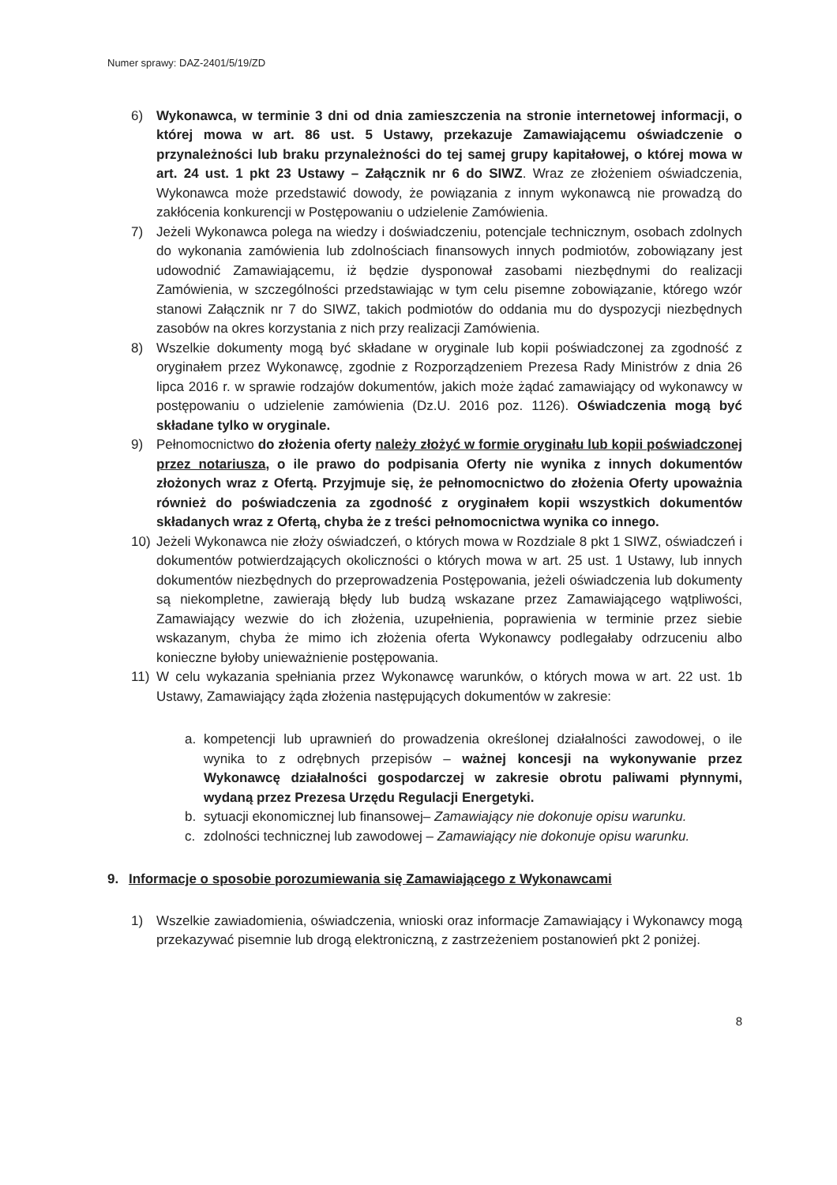Numer sprawy: DAZ-2401/5/19/ZD
6) Wykonawca, w terminie 3 dni od dnia zamieszczenia na stronie internetowej informacji, o której mowa w art. 86 ust. 5 Ustawy, przekazuje Zamawiającemu oświadczenie o przynależności lub braku przynależności do tej samej grupy kapitałowej, o której mowa w art. 24 ust. 1 pkt 23 Ustawy – Załącznik nr 6 do SIWZ. Wraz ze złożeniem oświadczenia, Wykonawca może przedstawić dowody, że powiązania z innym wykonawcą nie prowadzą do zakłócenia konkurencji w Postępowaniu o udzielenie Zamówienia.
7) Jeżeli Wykonawca polega na wiedzy i doświadczeniu, potencjale technicznym, osobach zdolnych do wykonania zamówienia lub zdolnościach finansowych innych podmiotów, zobowiązany jest udowodnić Zamawiającemu, iż będzie dysponował zasobami niezbędnymi do realizacji Zamówienia, w szczególności przedstawiając w tym celu pisemne zobowiązanie, którego wzór stanowi Załącznik nr 7 do SIWZ, takich podmiotów do oddania mu do dyspozycji niezbędnych zasobów na okres korzystania z nich przy realizacji Zamówienia.
8) Wszelkie dokumenty mogą być składane w oryginale lub kopii poświadczonej za zgodność z oryginałem przez Wykonawcę, zgodnie z Rozporządzeniem Prezesa Rady Ministrów z dnia 26 lipca 2016 r. w sprawie rodzajów dokumentów, jakich może żądać zamawiający od wykonawcy w postępowaniu o udzielenie zamówienia (Dz.U. 2016 poz. 1126). Oświadczenia mogą być składane tylko w oryginale.
9) Pełnomocnictwo do złożenia oferty należy złożyć w formie oryginału lub kopii poświadczonej przez notariusza, o ile prawo do podpisania Oferty nie wynika z innych dokumentów złożonych wraz z Ofertą. Przyjmuje się, że pełnomocnictwo do złożenia Oferty upoważnia również do poświadczenia za zgodność z oryginałem kopii wszystkich dokumentów składanych wraz z Ofertą, chyba że z treści pełnomocnictwa wynika co innego.
10) Jeżeli Wykonawca nie złoży oświadczeń, o których mowa w Rozdziale 8 pkt 1 SIWZ, oświadczeń i dokumentów potwierdzających okoliczności o których mowa w art. 25 ust. 1 Ustawy, lub innych dokumentów niezbędnych do przeprowadzenia Postępowania, jeżeli oświadczenia lub dokumenty są niekompletne, zawierają błędy lub budzą wskazane przez Zamawiającego wątpliwości, Zamawiający wezwie do ich złożenia, uzupełnienia, poprawienia w terminie przez siebie wskazanym, chyba że mimo ich złożenia oferta Wykonawcy podlegałaby odrzuceniu albo konieczne byłoby unieważnienie postępowania.
11) W celu wykazania spełniania przez Wykonawcę warunków, o których mowa w art. 22 ust. 1b Ustawy, Zamawiający żąda złożenia następujących dokumentów w zakresie:
a. kompetencji lub uprawnień do prowadzenia określonej działalności zawodowej, o ile wynika to z odrębnych przepisów – ważnej koncesji na wykonywanie przez Wykonawcę działalności gospodarczej w zakresie obrotu paliwami płynnymi, wydaną przez Prezesa Urzędu Regulacji Energetyki.
b. sytuacji ekonomicznej lub finansowej– Zamawiający nie dokonuje opisu warunku.
c. zdolności technicznej lub zawodowej – Zamawiający nie dokonuje opisu warunku.
9. Informacje o sposobie porozumiewania się Zamawiającego z Wykonawcami
1) Wszelkie zawiadomienia, oświadczenia, wnioski oraz informacje Zamawiający i Wykonawcy mogą przekazywać pisemnie lub drogą elektroniczną, z zastrzeżeniem postanowień pkt 2 poniżej.
8